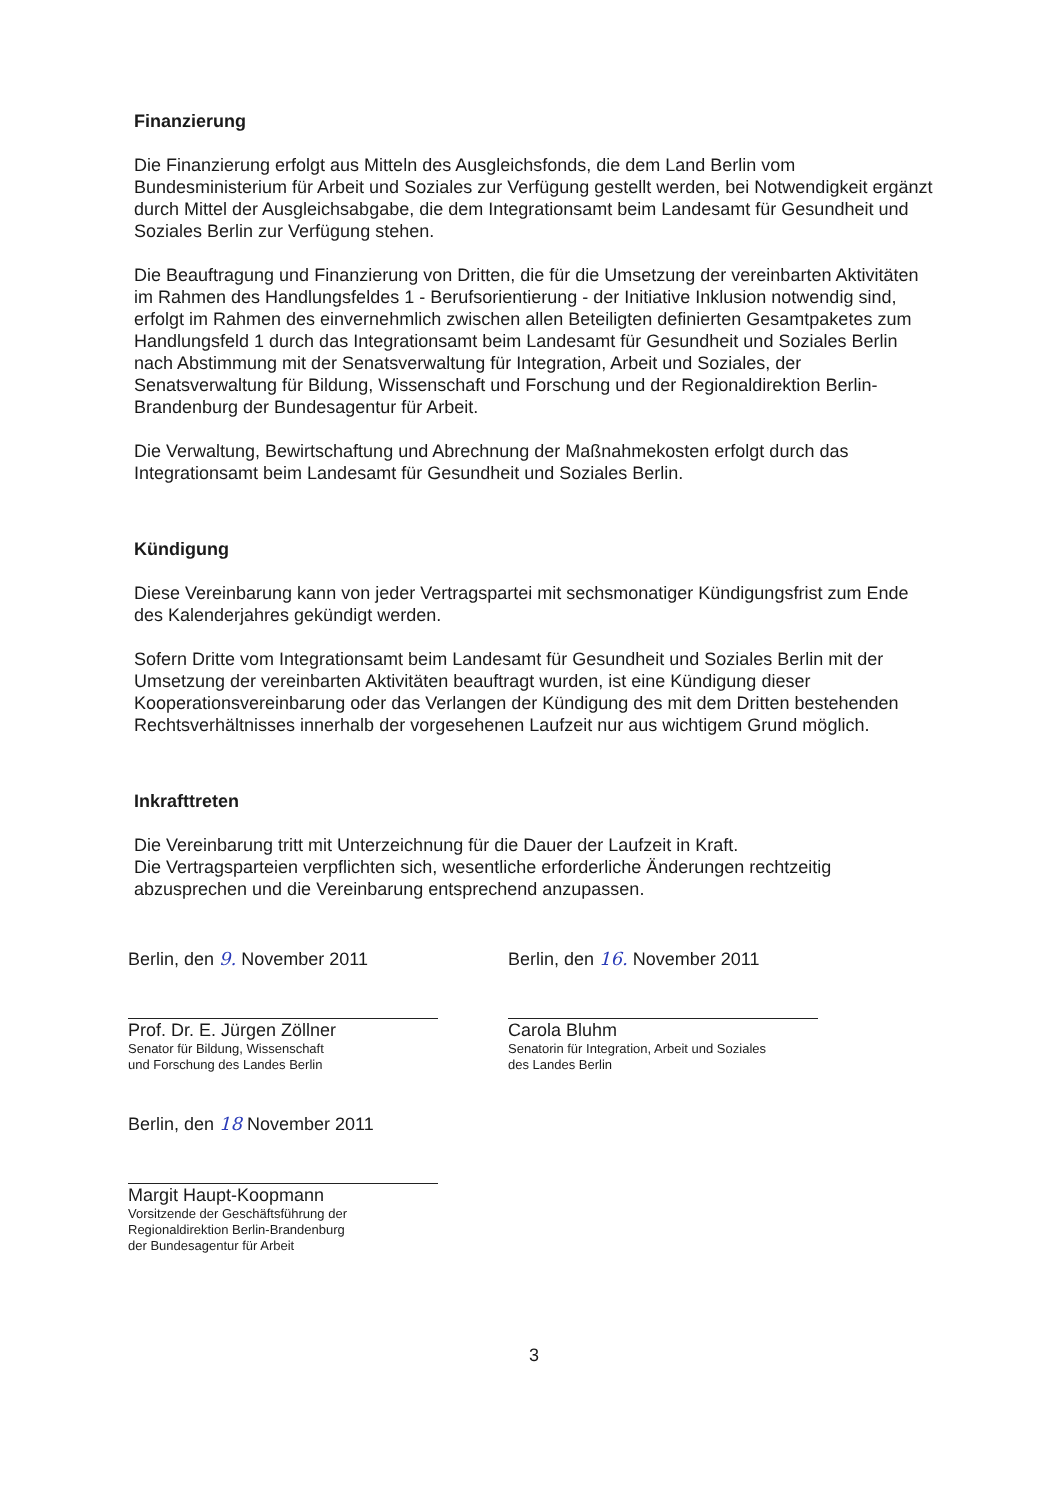Finanzierung
Die Finanzierung erfolgt aus Mitteln des Ausgleichsfonds, die dem Land Berlin vom Bundesministerium für Arbeit und Soziales zur Verfügung gestellt werden, bei Notwendigkeit ergänzt durch Mittel der Ausgleichsabgabe, die dem Integrationsamt beim Landesamt für Gesundheit und Soziales Berlin zur Verfügung stehen.
Die Beauftragung und Finanzierung von Dritten, die für die Umsetzung der vereinbarten Aktivitäten im Rahmen des Handlungsfeldes 1 - Berufsorientierung - der Initiative Inklusion notwendig sind, erfolgt im Rahmen des einvernehmlich zwischen allen Beteiligten definierten Gesamtpaketes zum Handlungsfeld 1 durch das Integrationsamt beim Landesamt für Gesundheit und Soziales Berlin nach Abstimmung mit der Senatsverwaltung für Integration, Arbeit und Soziales, der Senatsverwaltung für Bildung, Wissenschaft und Forschung und der Regionaldirektion Berlin-Brandenburg der Bundesagentur für Arbeit.
Die Verwaltung, Bewirtschaftung und Abrechnung der Maßnahmekosten erfolgt durch das Integrationsamt beim Landesamt für Gesundheit und Soziales Berlin.
Kündigung
Diese Vereinbarung kann von jeder Vertragspartei mit sechsmonatiger Kündigungsfrist zum Ende des Kalenderjahres gekündigt werden.
Sofern Dritte vom Integrationsamt beim Landesamt für Gesundheit und Soziales Berlin mit der Umsetzung der vereinbarten Aktivitäten beauftragt wurden, ist eine Kündigung dieser Kooperationsvereinbarung oder das Verlangen der Kündigung des mit dem Dritten bestehenden Rechtsverhältnisses innerhalb der vorgesehenen Laufzeit nur aus wichtigem Grund möglich.
Inkrafttreten
Die Vereinbarung tritt mit Unterzeichnung für die Dauer der Laufzeit in Kraft.
Die Vertragsparteien verpflichten sich, wesentliche erforderliche Änderungen rechtzeitig abzusprechen und die Vereinbarung entsprechend anzupassen.
Berlin, den 9. November 2011
Prof. Dr. E. Jürgen Zöllner
Senator für Bildung, Wissenschaft
und Forschung des Landes Berlin
Berlin, den 16. November 2011
Carola Bluhm
Senatorin für Integration, Arbeit und Soziales
des Landes Berlin
Berlin, den 18 November 2011
Margit Haupt-Koopmann
Vorsitzende der Geschäftsführung der
Regionaldirektion Berlin-Brandenburg
der Bundesagentur für Arbeit
3